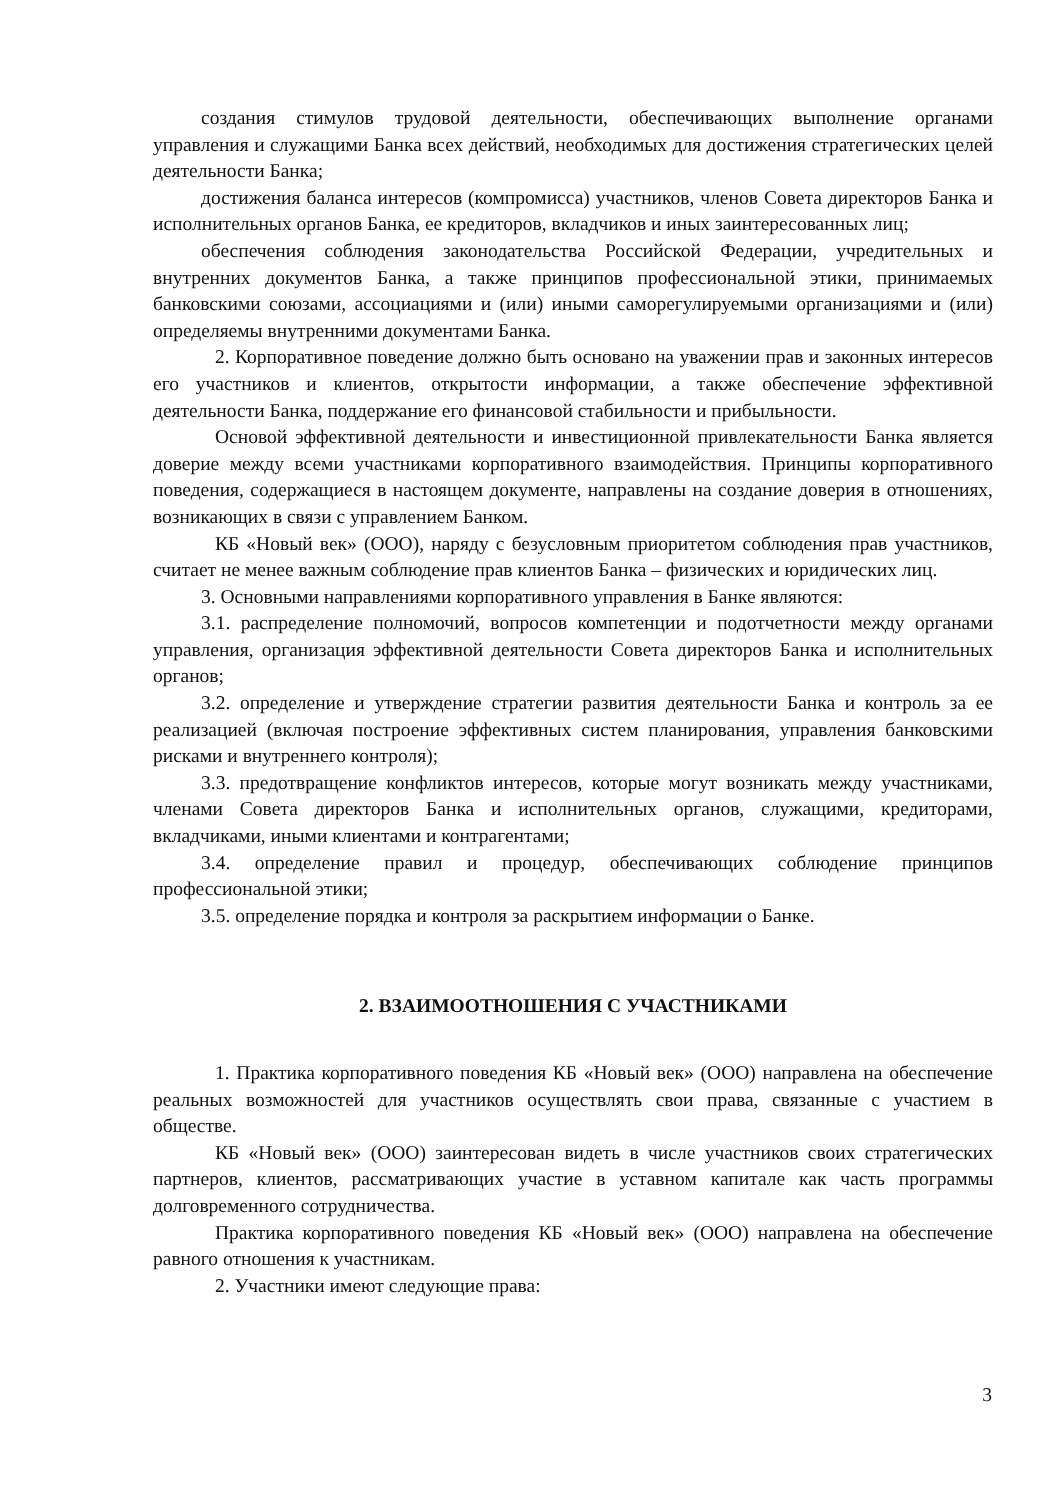создания стимулов трудовой деятельности, обеспечивающих выполнение органами управления и служащими Банка всех действий, необходимых для достижения стратегических целей деятельности Банка;
достижения баланса интересов (компромисса) участников, членов Совета директоров Банка и исполнительных органов Банка, ее кредиторов, вкладчиков и иных заинтересованных лиц;
обеспечения соблюдения законодательства Российской Федерации, учредительных и внутренних документов Банка, а также принципов профессиональной этики, принимаемых банковскими союзами, ассоциациями и (или) иными саморегулируемыми организациями и (или) определяемы внутренними документами Банка.
2. Корпоративное поведение должно быть основано на уважении прав и законных интересов его участников и клиентов, открытости информации, а также обеспечение эффективной деятельности Банка, поддержание его финансовой стабильности и прибыльности.
Основой эффективной деятельности и инвестиционной привлекательности Банка является доверие между всеми участниками корпоративного взаимодействия. Принципы корпоративного поведения, содержащиеся в настоящем документе, направлены на создание доверия в отношениях, возникающих в связи с управлением Банком.
КБ «Новый век» (ООО), наряду с безусловным приоритетом соблюдения прав участников, считает не менее важным соблюдение прав клиентов Банка – физических и юридических лиц.
3. Основными направлениями корпоративного управления в Банке являются:
3.1. распределение полномочий, вопросов компетенции и подотчетности между органами управления, организация эффективной деятельности Совета директоров Банка и исполнительных органов;
3.2. определение и утверждение стратегии развития деятельности Банка и контроль за ее реализацией (включая построение эффективных систем планирования, управления банковскими рисками и внутреннего контроля);
3.3. предотвращение конфликтов интересов, которые могут возникать между участниками, членами Совета директоров Банка и исполнительных органов, служащими, кредиторами, вкладчиками, иными клиентами и контрагентами;
3.4. определение правил и процедур, обеспечивающих соблюдение принципов профессиональной этики;
3.5. определение порядка и контроля за раскрытием информации о Банке.
2. ВЗАИМООТНОШЕНИЯ С УЧАСТНИКАМИ
1. Практика корпоративного поведения КБ «Новый век» (ООО) направлена на обеспечение реальных возможностей для участников осуществлять свои права, связанные с участием в обществе.
КБ «Новый век» (ООО) заинтересован видеть в числе участников своих стратегических партнеров, клиентов, рассматривающих участие в уставном капитале как часть программы долговременного сотрудничества.
Практика корпоративного поведения КБ «Новый век» (ООО) направлена на обеспечение равного отношения к участникам.
2. Участники имеют следующие права:
3